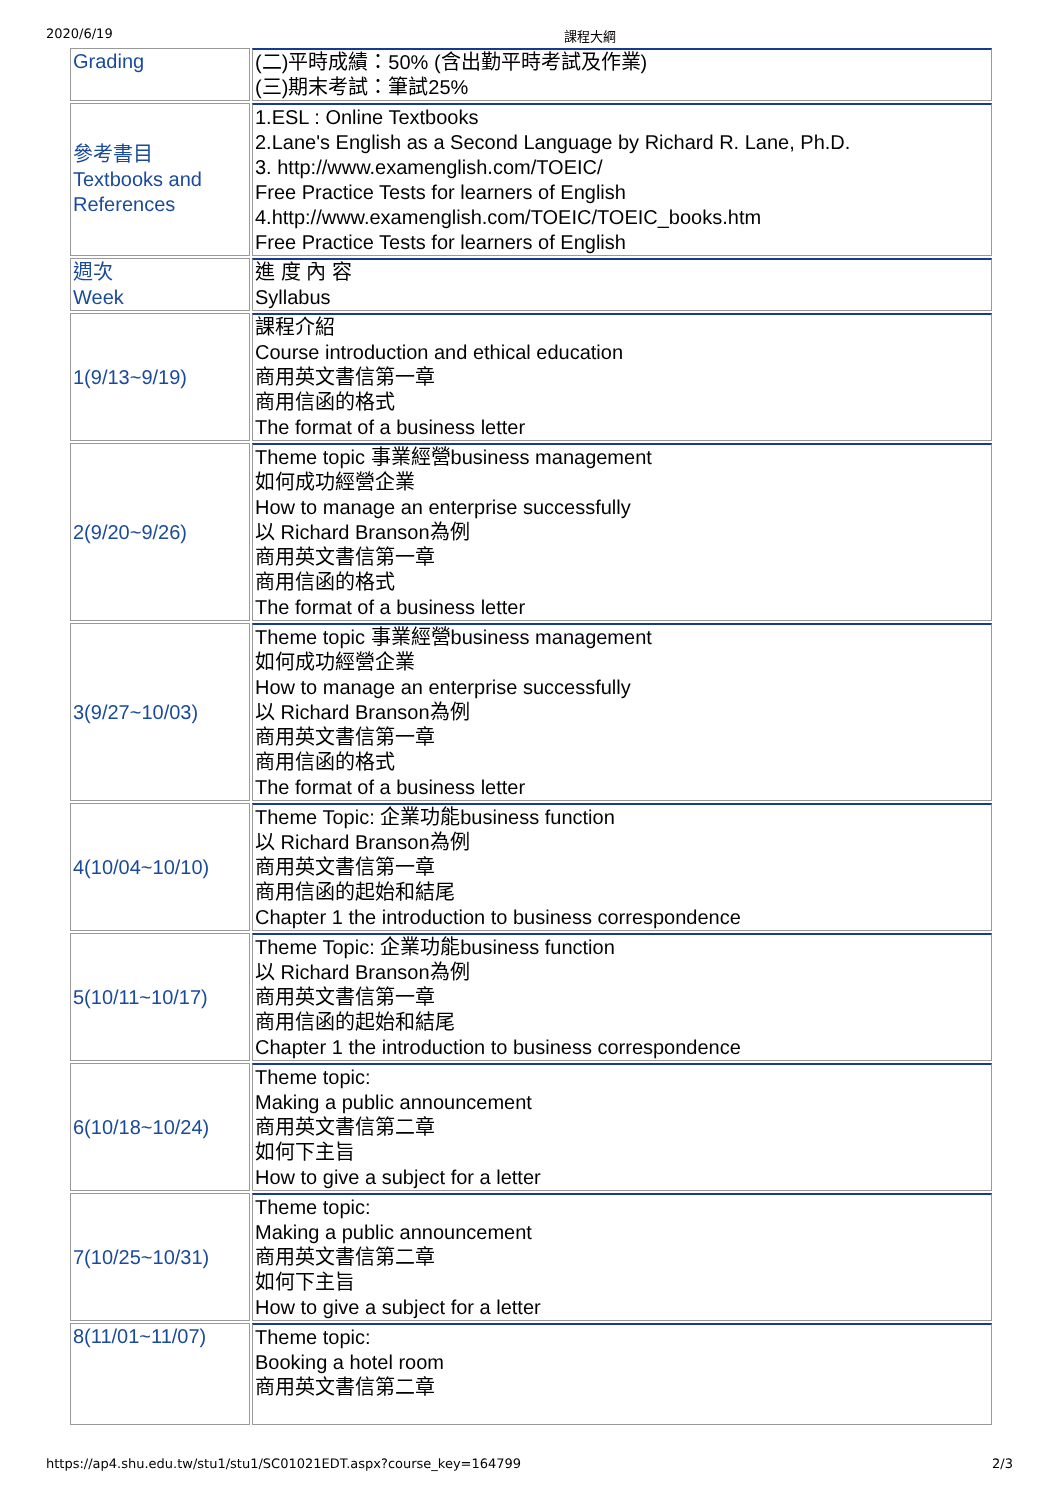2020/6/19 課程大綱
| Grading | (二)平時成績：50% (含出勤平時考試及作業) (三)期末考試：筆試25% |
| 參考書目 Textbooks and References | 1.ESL : Online Textbooks 2.Lane's English as a Second Language by Richard R. Lane, Ph.D. 3. http://www.examenglish.com/TOEIC/ Free Practice Tests for learners of English 4.http://www.examenglish.com/TOEIC/TOEIC_books.htm Free Practice Tests for learners of English |
| 週次 Week | 進 度 內 容 Syllabus |
| 1(9/13~9/19) | 課程介紹 Course introduction and ethical education 商用英文書信第一章 商用信函的格式 The format of a business letter |
| 2(9/20~9/26) | Theme topic 事業經營business management 如何成功經營企業 How to manage an enterprise successfully 以 Richard Branson為例 商用英文書信第一章 商用信函的格式 The format of a business letter |
| 3(9/27~10/03) | Theme topic 事業經營business management 如何成功經營企業 How to manage an enterprise successfully 以 Richard Branson為例 商用英文書信第一章 商用信函的格式 The format of a business letter |
| 4(10/04~10/10) | Theme Topic: 企業功能business function 以 Richard Branson為例 商用英文書信第一章 商用信函的起始和結尾 Chapter 1 the introduction to business correspondence |
| 5(10/11~10/17) | Theme Topic: 企業功能business function 以 Richard Branson為例 商用英文書信第一章 商用信函的起始和結尾 Chapter 1 the introduction to business correspondence |
| 6(10/18~10/24) | Theme topic: Making a public announcement 商用英文書信第二章 如何下主旨 How to give a subject for a letter |
| 7(10/25~10/31) | Theme topic: Making a public announcement 商用英文書信第二章 如何下主旨 How to give a subject for a letter |
| 8(11/01~11/07) | Theme topic: Booking a hotel room 商用英文書信第二章 |
https://ap4.shu.edu.tw/stu1/stu1/SC01021EDT.aspx?course_key=164799 2/3